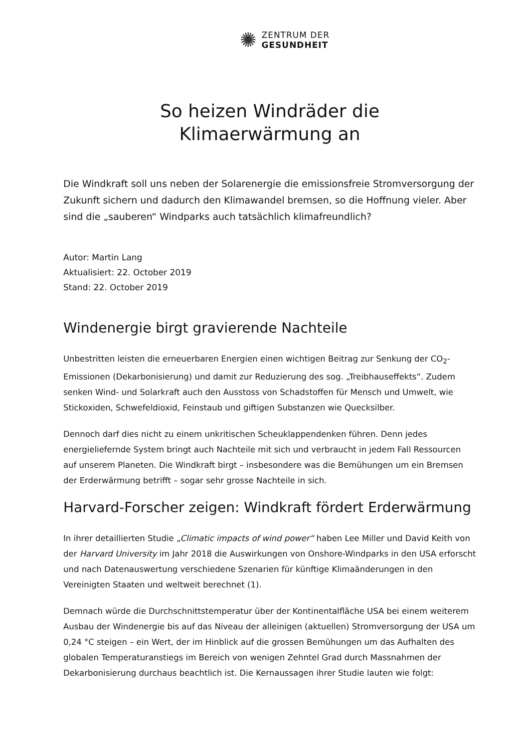✺
ZENTRUM DER
GESUNDHEIT
So heizen Windräder die
Klimaerwärmung an
Die Windkraft soll uns neben der Solarenergie die emissionsfreie Stromversorgung der Zukunft sichern und dadurch den Klimawandel bremsen, so die Hoffnung vieler. Aber sind die „sauberen“ Windparks auch tatsächlich klimafreundlich?
Autor: Martin Lang
Aktualisiert: 22. October 2019
Stand: 22. October 2019
Windenergie birgt gravierende Nachteile
Unbestritten leisten die erneuerbaren Energien einen wichtigen Beitrag zur Senkung der CO<sub>2</sub>-Emissionen (Dekarbonisierung) und damit zur Reduzierung des sog. „Treibhauseffekts“. Zudem senken Wind- und Solarkraft auch den Ausstoss von Schadstoffen für Mensch und Umwelt, wie Stickoxiden, Schwefeldioxid, Feinstaub und giftigen Substanzen wie Quecksilber.
Dennoch darf dies nicht zu einem unkritischen Scheuklappendenken führen. Denn jedes energieliefernde System bringt auch Nachteile mit sich und verbraucht in jedem Fall Ressourcen auf unserem Planeten. Die Windkraft birgt – insbesondere was die Bemühungen um ein Bremsen der Erderwärmung betrifft – sogar sehr grosse Nachteile in sich.
Harvard-Forscher zeigen: Windkraft fördert Erderwärmung
In ihrer detaillierten Studie „Climatic impacts of wind power“ haben Lee Miller und David Keith von der Harvard University im Jahr 2018 die Auswirkungen von Onshore-Windparks in den USA erforscht und nach Datenauswertung verschiedene Szenarien für künftige Klimaänderungen in den Vereinigten Staaten und weltweit berechnet (1).
Demnach würde die Durchschnittstemperatur über der Kontinentalfläche USA bei einem weiterem Ausbau der Windenergie bis auf das Niveau der alleinigen (aktuellen) Stromversorgung der USA um 0,24 °C steigen – ein Wert, der im Hinblick auf die grossen Bemühungen um das Aufhalten des globalen Temperaturanstiegs im Bereich von wenigen Zehntel Grad durch Massnahmen der Dekarbonisierung durchaus beachtlich ist. Die Kernaussagen ihrer Studie lauten wie folgt: